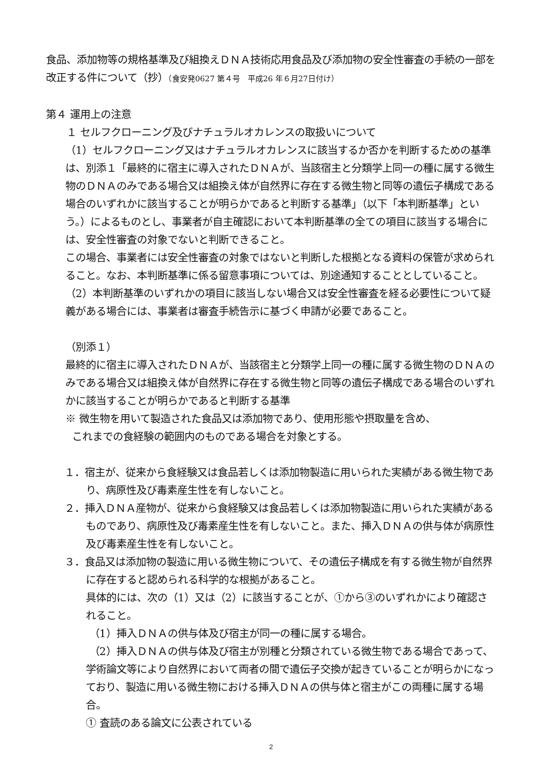食品、添加物等の規格基準及び組換えＤＮＡ技術応用食品及び添加物の安全性審査の手続の一部を改正する件について（抄）（食安発0627 第４号　平成26 年６月27日付け）
第４ 運用上の注意
１ セルフクローニング及びナチュラルオカレンスの取扱いについて
（1）セルフクローニング又はナチュラルオカレンスに該当するか否かを判断するための基準は、別添１「最終的に宿主に導入されたＤＮＡが、当該宿主と分類学上同一の種に属する微生物のＤＮＡのみである場合又は組換え体が自然界に存在する微生物と同等の遺伝子構成である場合のいずれかに該当することが明らかであると判断する基準」（以下「本判断基準」という。）によるものとし、事業者が自主確認において本判断基準の全ての項目に該当する場合には、安全性審査の対象でないと判断できること。
この場合、事業者には安全性審査の対象ではないと判断した根拠となる資料の保管が求められること。なお、本判断基準に係る留意事項については、別途通知することとしていること。
（2）本判断基準のいずれかの項目に該当しない場合又は安全性審査を経る必要性について疑義がある場合には、事業者は審査手続告示に基づく申請が必要であること。
（別添１）
最終的に宿主に導入されたＤＮＡが、当該宿主と分類学上同一の種に属する微生物のＤＮＡのみである場合又は組換え体が自然界に存在する微生物と同等の遺伝子構成である場合のいずれかに該当することが明らかであると判断する基準
※ 微生物を用いて製造された食品又は添加物であり、使用形態や摂取量を含め、
これまでの食経験の範囲内のものである場合を対象とする。
１．宿主が、従来から食経験又は食品若しくは添加物製造に用いられた実績がある微生物であり、病原性及び毒素産生性を有しないこと。
２．挿入ＤＮＡ産物が、従来から食経験又は食品若しくは添加物製造に用いられた実績があるものであり、病原性及び毒素産生性を有しないこと。また、挿入ＤＮＡの供与体が病原性及び毒素産生性を有しないこと。
３．食品又は添加物の製造に用いる微生物について、その遺伝子構成を有する微生物が自然界に存在すると認められる科学的な根拠があること。
具体的には、次の（1）又は（2）に該当することが、①から③のいずれかにより確認されること。
（1）挿入ＤＮＡの供与体及び宿主が同一の種に属する場合。
（2）挿入ＤＮＡの供与体及び宿主が別種と分類されている微生物である場合であって、学術論文等により自然界において両者の間で遺伝子交換が起きていることが明らかになっており、製造に用いる微生物における挿入ＤＮＡの供与体と宿主がこの両種に属する場合。
① 査読のある論文に公表されている
2